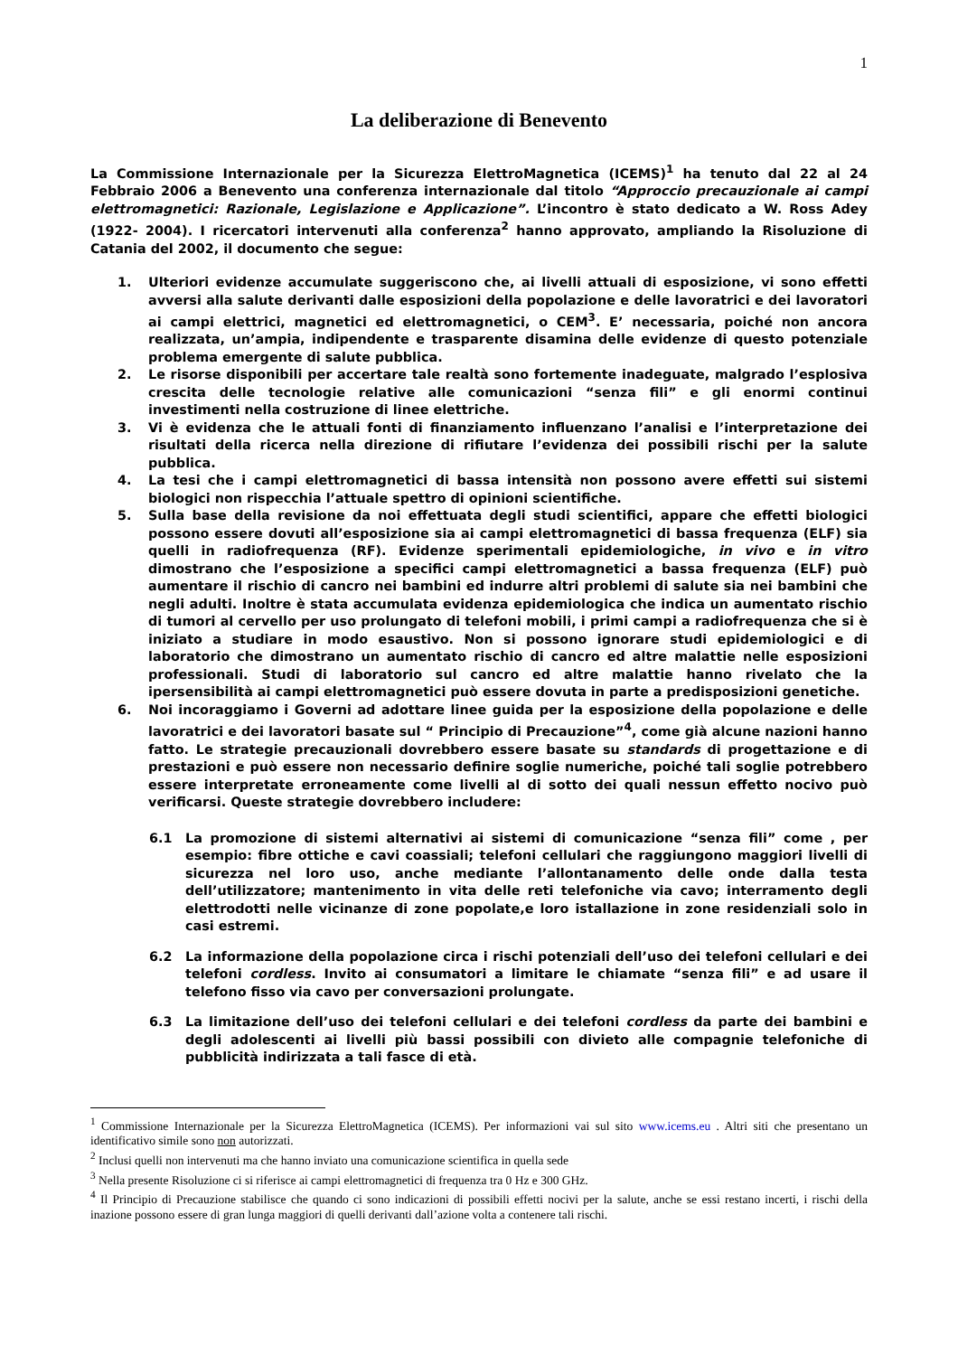1
La deliberazione di Benevento
La Commissione Internazionale per la Sicurezza ElettroMagnetica (ICEMS)<sup>1</sup> ha tenuto dal 22 al 24 Febbraio 2006 a Benevento una conferenza internazionale dal titolo “Approccio precauzionale ai campi elettromagnetici: Razionale, Legislazione e Applicazione”. L’incontro è stato dedicato a W. Ross Adey (1922- 2004). I ricercatori intervenuti alla conferenza<sup>2</sup> hanno approvato, ampliando la Risoluzione di Catania del 2002, il documento che segue:
1. Ulteriori evidenze accumulate suggeriscono che, ai livelli attuali di esposizione, vi sono effetti avversi alla salute derivanti dalle esposizioni della popolazione e delle lavoratrici e dei lavoratori ai campi elettrici, magnetici ed elettromagnetici, o CEM<sup>3</sup>. E’ necessaria, poiché non ancora realizzata, un’ampia, indipendente e trasparente disamina delle evidenze di questo potenziale problema emergente di salute pubblica.
2. Le risorse disponibili per accertare tale realtà sono fortemente inadeguate, malgrado l’esplosiva crescita delle tecnologie relative alle comunicazioni “senza fili” e gli enormi continui investimenti nella costruzione di linee elettriche.
3. Vi è evidenza che le attuali fonti di finanziamento influenzano l’analisi e l’interpretazione dei risultati della ricerca nella direzione di rifiutare l’evidenza dei possibili rischi per la salute pubblica.
4. La tesi che i campi elettromagnetici di bassa intensità non possono avere effetti sui sistemi biologici non rispecchia l’attuale spettro di opinioni scientifiche.
5. Sulla base della revisione da noi effettuata degli studi scientifici, appare che effetti biologici possono essere dovuti all’esposizione sia ai campi elettromagnetici di bassa frequenza (ELF) sia quelli in radiofrequenza (RF). Evidenze sperimentali epidemiologiche, in vivo e in vitro dimostrano che l’esposizione a specifici campi elettromagnetici a bassa frequenza (ELF) può aumentare il rischio di cancro nei bambini ed indurre altri problemi di salute sia nei bambini che negli adulti. Inoltre è stata accumulata evidenza epidemiologica che indica un aumentato rischio di tumori al cervello per uso prolungato di telefoni mobili, i primi campi a radiofrequenza che si è iniziato a studiare in modo esaustivo. Non si possono ignorare studi epidemiologici e di laboratorio che dimostrano un aumentato rischio di cancro ed altre malattie nelle esposizioni professionali. Studi di laboratorio sul cancro ed altre malattie hanno rivelato che la ipersensibilità ai campi elettromagnetici può essere dovuta in parte a predisposizioni genetiche.
6. Noi incoraggiamo i Governi ad adottare linee guida per la esposizione della popolazione e delle lavoratrici e dei lavoratori basate sul “ Principio di Precauzione”<sup>4</sup>, come già alcune nazioni hanno fatto. Le strategie precauzionali dovrebbero essere basate su standards di progettazione e di prestazioni e può essere non necessario definire soglie numeriche, poiché tali soglie potrebbero essere interpretate erroneamente come livelli al di sotto dei quali nessun effetto nocivo può verificarsi. Queste strategie dovrebbero includere:
6.1 La promozione di sistemi alternativi ai sistemi di comunicazione “senza fili” come , per esempio: fibre ottiche e cavi coassiali; telefoni cellulari che raggiungono maggiori livelli di sicurezza nel loro uso, anche mediante l’allontanamento delle onde dalla testa dell’utilizzatore; mantenimento in vita delle reti telefoniche via cavo; interramento degli elettrodotti nelle vicinanze di zone popolate,e loro istallazione in zone residenziali solo in casi estremi.
6.2 La informazione della popolazione circa i rischi potenziali dell’uso dei telefoni cellulari e dei telefoni cordless. Invito ai consumatori a limitare le chiamate “senza fili” e ad usare il telefono fisso via cavo per conversazioni prolungate.
6.3 La limitazione dell’uso dei telefoni cellulari e dei telefoni cordless da parte dei bambini e degli adolescenti ai livelli più bassi possibili con divieto alle compagnie telefoniche di pubblicità indirizzata a tali fasce di età.
<sup>1</sup> Commissione Internazionale per la Sicurezza ElettroMagnetica (ICEMS). Per informazioni vai sul sito www.icems.eu . Altri siti che presentano un identificativo simile sono non autorizzati.
<sup>2</sup> Inclusi quelli non intervenuti ma che hanno inviato una comunicazione scientifica in quella sede
<sup>3</sup> Nella presente Risoluzione ci si riferisce ai campi elettromagnetici di frequenza tra 0 Hz e 300 GHz.
<sup>4</sup> Il Principio di Precauzione stabilisce che quando ci sono indicazioni di possibili effetti nocivi per la salute, anche se essi restano incerti, i rischi della inazione possono essere di gran lunga maggiori di quelli derivanti dall’azione volta a contenere tali rischi.